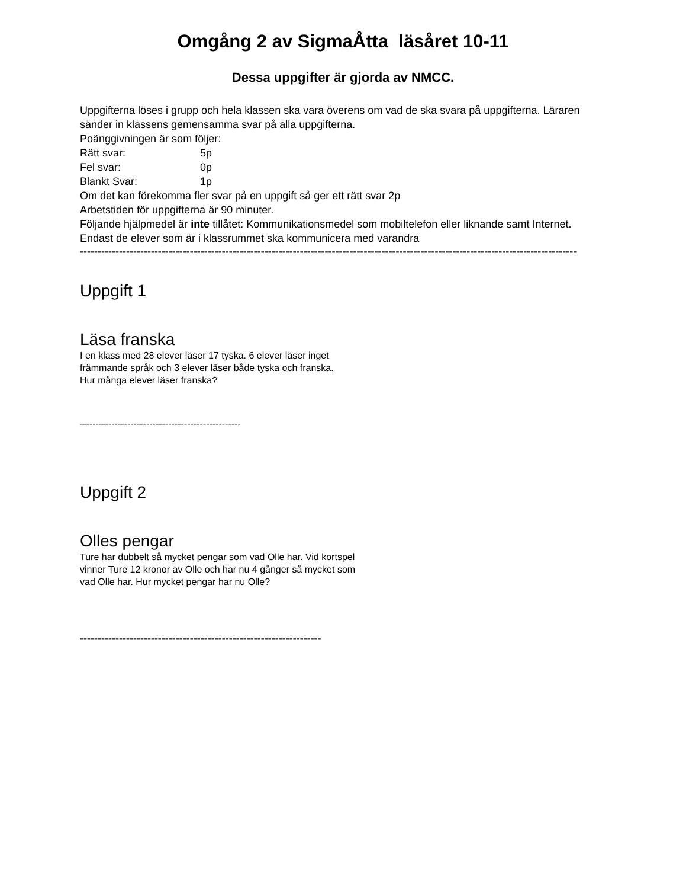Omgång 2 av SigmaÅtta läsåret 10-11
Dessa uppgifter är gjorda av NMCC.
Uppgifterna löses i grupp och hela klassen ska vara överens om vad de ska svara på uppgifterna. Läraren sänder in klassens gemensamma svar på alla uppgifterna.
Poänggivningen är som följer:
Rätt svar: 5p
Fel svar: 0p
Blankt Svar: 1p
Om det kan förekomma fler svar på en uppgift så ger ett rätt svar 2p
Arbetstiden för uppgifterna är 90 minuter.
Följande hjälpmedel är inte tillåtet: Kommunikationsmedel som mobiltelefon eller liknande samt Internet. Endast de elever som är i klassrummet ska kommunicera med varandra
--------------------------------------------------------------------------------------------------------------------------------------------
Uppgift 1
Läsa franska
I en klass med 28 elever läser 17 tyska. 6 elever läser inget
främmande språk och 3 elever läser både tyska och franska.
Hur många elever läser franska?
---------------------------------------------------
Uppgift 2
Olles pengar
Ture har dubbelt så mycket pengar som vad Olle har. Vid kortspel
vinner Ture 12 kronor av Olle och har nu 4 gånger så mycket som
vad Olle har. Hur mycket pengar har nu Olle?
--------------------------------------------------------------------